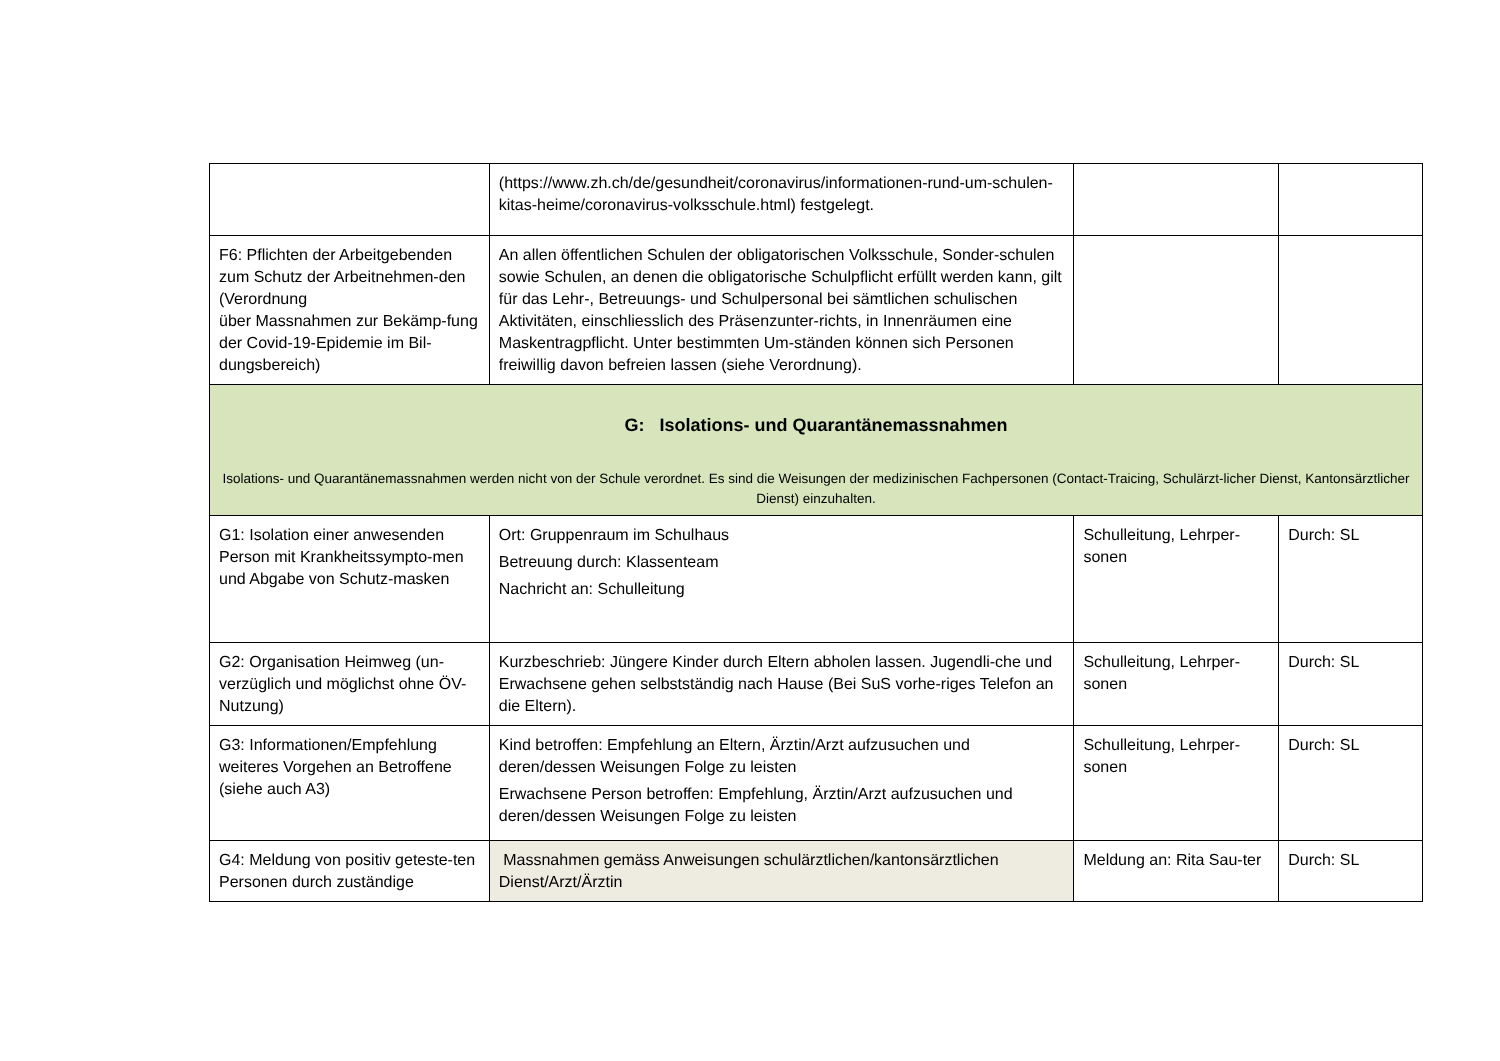| | (https://www.zh.ch/de/gesundheit/coronavirus/informationen-rund-um-schulen-kitas-heime/coronavirus-volksschule.html) festgelegt. | | |
| F6: Pflichten der Arbeitgebenden zum Schutz der Arbeitnehmen-den (Verordnung über Massnahmen zur Bekämp-fung der Covid-19-Epidemie im Bil-dungsbereich) | An allen öffentlichen Schulen der obligatorischen Volksschule, Sonder-schulen sowie Schulen, an denen die obligatorische Schulpflicht erfüllt werden kann, gilt für das Lehr-, Betreuungs- und Schulpersonal bei sämtlichen schulischen Aktivitäten, einschliesslich des Präsenzunter-richts, in Innenräumen eine Maskentragpflicht. Unter bestimmten Um-ständen können sich Personen freiwillig davon befreien lassen (siehe Verordnung). | | |
| G: Isolations- und Quarantänemassnahmen Isolations- und Quarantänemassnahmen werden nicht von der Schule verordnet. Es sind die Weisungen der medizinischen Fachpersonen (Contact-Traicing, Schulärzt-licher Dienst, Kantonsärztlicher Dienst) einzuhalten. | | | |
| G1: Isolation einer anwesenden Person mit Krankheitssympto-men und Abgabe von Schutz-masken | Ort: Gruppenraum im Schulhaus Betreuung durch: Klassenteam Nachricht an: Schulleitung | Schulleitung, Lehrper-sonen | Durch: SL |
| G2: Organisation Heimweg (un-verzüglich und möglichst ohne ÖV-Nutzung) | Kurzbeschrieb: Jüngere Kinder durch Eltern abholen lassen. Jugendli-che und Erwachsene gehen selbstständig nach Hause (Bei SuS vorhe-riges Telefon an die Eltern). | Schulleitung, Lehrper-sonen | Durch: SL |
| G3: Informationen/Empfehlung weiteres Vorgehen an Betroffene (siehe auch A3) | Kind betroffen: Empfehlung an Eltern, Ärztin/Arzt aufzusuchen und deren/dessen Weisungen Folge zu leisten Erwachsene Person betroffen: Empfehlung, Ärztin/Arzt aufzusuchen und deren/dessen Weisungen Folge zu leisten | Schulleitung, Lehrper-sonen | Durch: SL |
| G4: Meldung von positiv geteste-ten Personen durch zuständige | Massnahmen gemäss Anweisungen schulärztlichen/kantonsärztlichen Dienst/Arzt/Ärztin | Meldung an: Rita Sau-ter | Durch: SL |